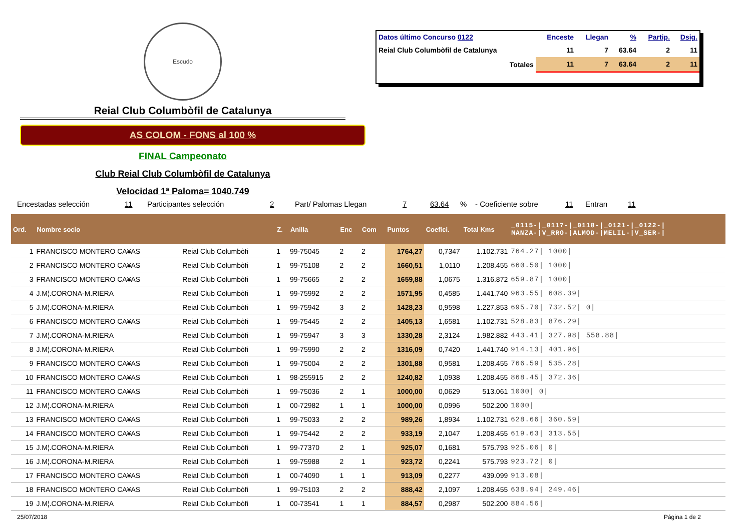Escudo
Reial Club Columbòfil de Catalunya
AS COLOM - FONS al 100 %
FINAL Campeonato
Club Reial Club Columbòfil de Catalunya
Velocidad 1ª Paloma= 1040.749
| Datos último Concurso 0122 | Enceste | Llegan | % | Partip. | Dsig. |
| --- | --- | --- | --- | --- | --- |
| Reial Club Columbòfil de Catalunya | 11 | 7 | 63.64 | 2 | 11 |
| Totales | 11 | 7 | 63.64 | 2 | 11 |
Encestadas selección 11 Participantes selección 2 Part/ Palomas Llegan 7 63.64% - Coeficiente sobre 11 Entran 11
| Ord. | Nombre socio | | Z. | Anilla | Enc | Com | Puntos | Coefici. | Total Kms | _0115-/_0117-/_0118-/_0121-/_0122-/ MANZA-/V_RRO-/ALMOD-/MELIL-/V_SER-/ |
| --- | --- | --- | --- | --- | --- | --- | --- | --- | --- | --- |
| 1 | FRANCISCO MONTERO CA¥AS | Reial Club Columbòfi | 1 | 99-75045 | 2 | 2 | 1764,27 | 0,7347 | 1.102.731 | 764.27/ 1000/ |
| 2 | FRANCISCO MONTERO CA¥AS | Reial Club Columbòfi | 1 | 99-75108 | 2 | 2 | 1660,51 | 1,0110 | 1.208.455 | 660.50/ 1000/ |
| 3 | FRANCISCO MONTERO CA¥AS | Reial Club Columbòfi | 1 | 99-75665 | 2 | 2 | 1659,88 | 1,0675 | 1.316.872 | 659.87/ 1000/ |
| 4 | J.M¦.CORONA-M.RIERA | Reial Club Columbòfi | 1 | 99-75992 | 2 | 2 | 1571,95 | 0,4585 | 1.441.740 | 963.55/ 608.39/ |
| 5 | J.M¦.CORONA-M.RIERA | Reial Club Columbòfi | 1 | 99-75942 | 3 | 2 | 1428,23 | 0,9598 | 1.227.853 | 695.70/ 732.52/ 0/ |
| 6 | FRANCISCO MONTERO CA¥AS | Reial Club Columbòfi | 1 | 99-75445 | 2 | 2 | 1405,13 | 1,6581 | 1.102.731 | 528.83/ 876.29/ |
| 7 | J.M¦.CORONA-M.RIERA | Reial Club Columbòfi | 1 | 99-75947 | 3 | 3 | 1330,28 | 2,3124 | 1.982.882 | 443.41/ 327.98/ 558.88/ |
| 8 | J.M¦.CORONA-M.RIERA | Reial Club Columbòfi | 1 | 99-75990 | 2 | 2 | 1316,09 | 0,7420 | 1.441.740 | 914.13/ 401.96/ |
| 9 | FRANCISCO MONTERO CA¥AS | Reial Club Columbòfi | 1 | 99-75004 | 2 | 2 | 1301,88 | 0,9581 | 1.208.455 | 766.59/ 535.28/ |
| 10 | FRANCISCO MONTERO CA¥AS | Reial Club Columbòfi | 1 | 98-255915 | 2 | 2 | 1240,82 | 1,0938 | 1.208.455 | 868.45/ 372.36/ |
| 11 | FRANCISCO MONTERO CA¥AS | Reial Club Columbòfi | 1 | 99-75036 | 2 | 1 | 1000,00 | 0,0629 | 513.061 | 1000/ 0/ |
| 12 | J.M¦.CORONA-M.RIERA | Reial Club Columbòfi | 1 | 00-72982 | 1 | 1 | 1000,00 | 0,0996 | 502.200 | 1000/ |
| 13 | FRANCISCO MONTERO CA¥AS | Reial Club Columbòfi | 1 | 99-75033 | 2 | 2 | 989,26 | 1,8934 | 1.102.731 | 628.66/ 360.59/ |
| 14 | FRANCISCO MONTERO CA¥AS | Reial Club Columbòfi | 1 | 99-75442 | 2 | 2 | 933,19 | 2,1047 | 1.208.455 | 619.63/ 313.55/ |
| 15 | J.M¦.CORONA-M.RIERA | Reial Club Columbòfi | 1 | 99-77370 | 2 | 1 | 925,07 | 0,1681 | 575.793 | 925.06/ 0/ |
| 16 | J.M¦.CORONA-M.RIERA | Reial Club Columbòfi | 1 | 99-75988 | 2 | 1 | 923,72 | 0,2241 | 575.793 | 923.72/ 0/ |
| 17 | FRANCISCO MONTERO CA¥AS | Reial Club Columbòfi | 1 | 00-74090 | 1 | 1 | 913,09 | 0,2277 | 439.099 | 913.08/ |
| 18 | FRANCISCO MONTERO CA¥AS | Reial Club Columbòfi | 1 | 99-75103 | 2 | 2 | 888,42 | 2,1097 | 1.208.455 | 638.94/ 249.46/ |
| 19 | J.M¦.CORONA-M.RIERA | Reial Club Columbòfi | 1 | 00-73541 | 1 | 1 | 884,57 | 0,2987 | 502.200 | 884.56/ |
25/07/2018 Página 1 de 2